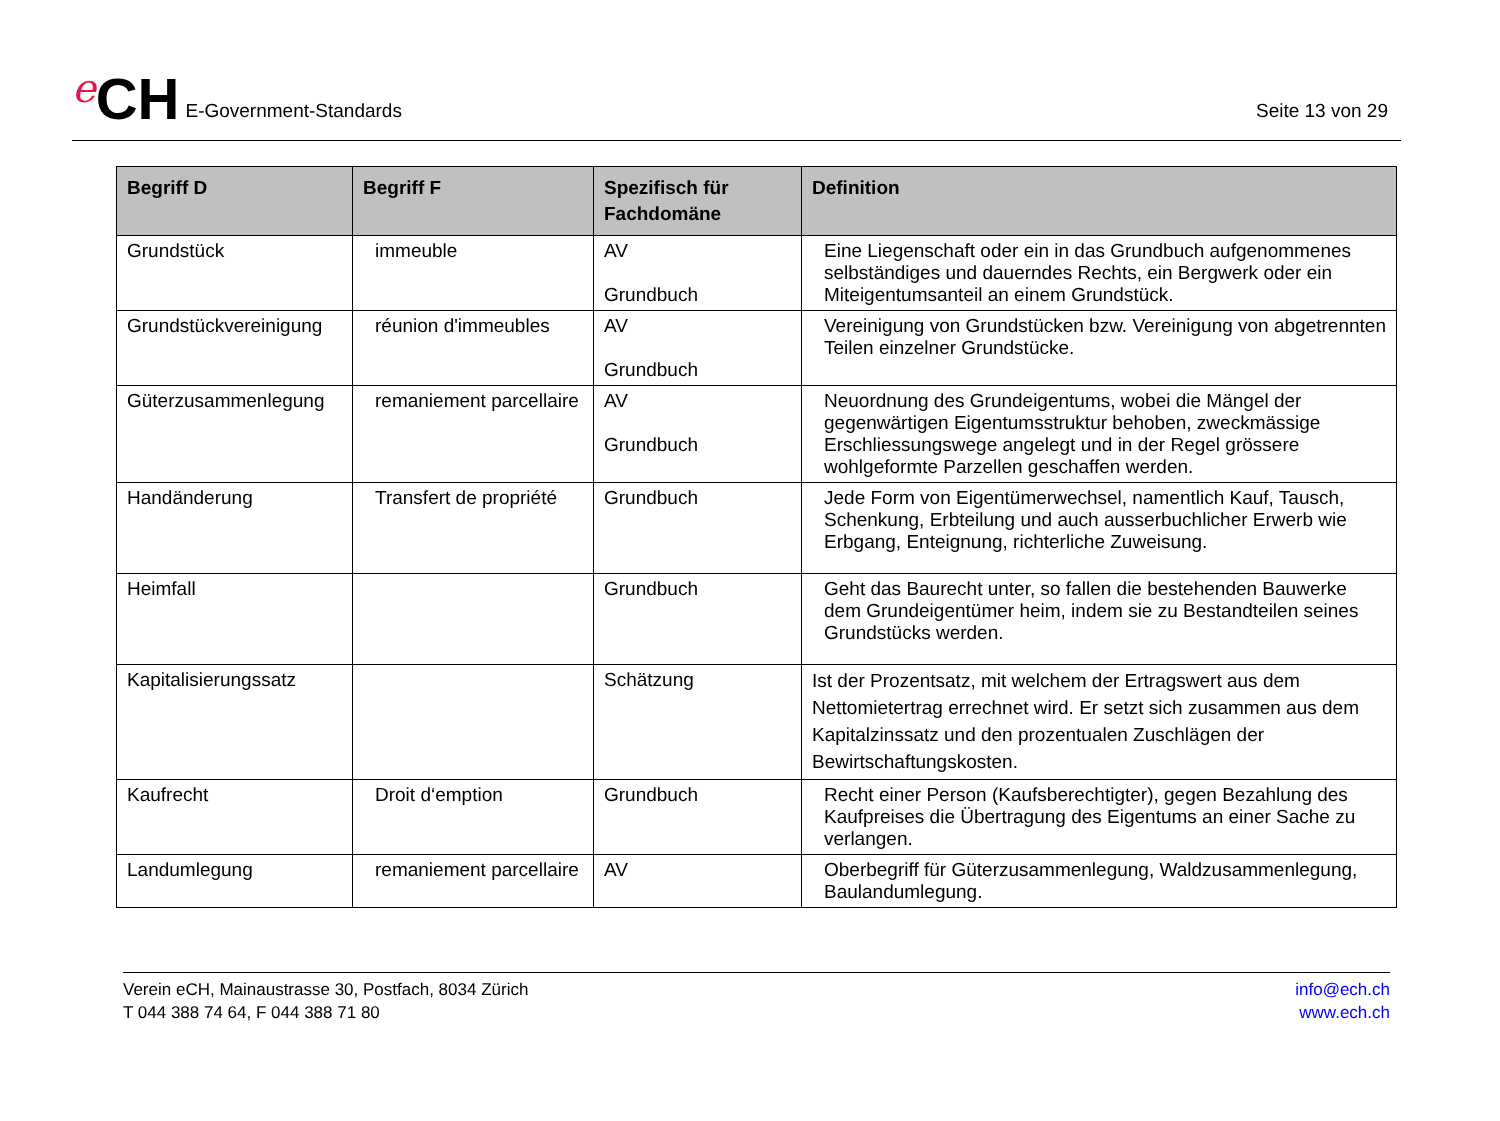e CH E-Government-Standards
Seite 13 von 29
| Begriff D | Begriff F | Spezifisch für Fachdomäne | Definition |
| --- | --- | --- | --- |
| Grundstück | immeuble | AV Grundbuch | Eine Liegenschaft oder ein in das Grundbuch aufgenommenes selbständiges und dauerndes Rechts, ein Bergwerk oder ein Miteigentumsanteil an einem Grundstück. |
| Grundstückvereinigung | réunion d'immeubles | AV Grundbuch | Vereinigung von Grundstücken bzw. Vereinigung von abgetrennten Teilen einzelner Grundstücke. |
| Güterzusammenlegung | remaniement parcellaire | AV Grundbuch | Neuordnung des Grundeigentums, wobei die Mängel der gegenwärtigen Eigentumsstruktur behoben, zweckmässige Erschliessungswege angelegt und in der Regel grössere wohlgeformte Parzellen geschaffen werden. |
| Handänderung | Transfert de propriété | Grundbuch | Jede Form von Eigentümerwechsel, namentlich Kauf, Tausch, Schenkung, Erbteilung und auch ausserbuchlicher Erwerb wie Erbgang, Enteignung, richterliche Zuweisung. |
| Heimfall | | Grundbuch | Geht das Baurecht unter, so fallen die bestehenden Bauwerke dem Grundeigentümer heim, indem sie zu Bestandteilen seines Grundstücks werden. |
| Kapitalisierungssatz | | Schätzung | Ist der Prozentsatz, mit welchem der Ertragswert aus dem Nettomietertrag errechnet wird. Er setzt sich zusammen aus dem Kapitalzinssatz und den prozentualen Zuschlägen der Bewirtschaftungskosten. |
| Kaufrecht | Droit d‘emption | Grundbuch | Recht einer Person (Kaufsberechtigter), gegen Bezahlung des Kaufpreises die Übertragung des Eigentums an einer Sache zu verlangen. |
| Landumlegung | remaniement parcellaire | AV | Oberbegriff für Güterzusammenlegung, Waldzusammenlegung, Baulandumlegung. |
Verein eCH, Mainaustrasse 30, Postfach, 8034 Zürich
T 044 388 74 64, F 044 388 71 80
info@ech.ch
www.ech.ch